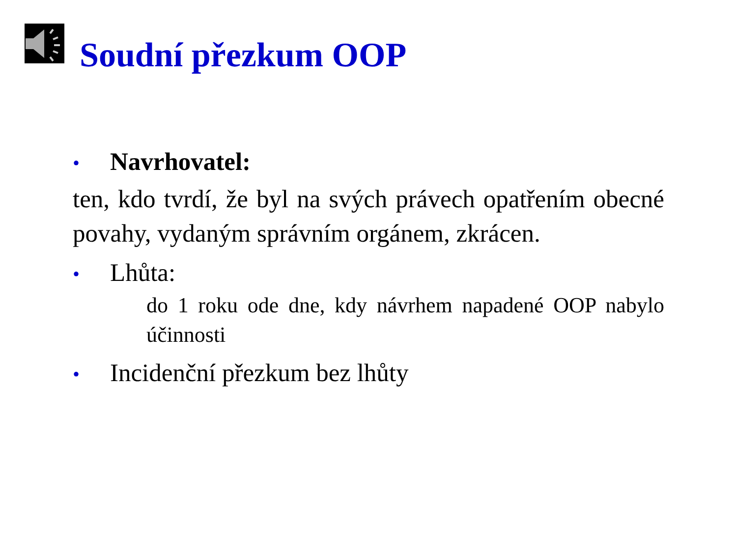Soudní přezkum OOP
• Navrhovatel:
ten, kdo tvrdí, že byl na svých právech opatřením obecné povahy, vydaným správním orgánem, zkrácen.
• Lhůta:
do 1 roku ode dne, kdy návrhem napadené OOP nabylo účinnosti
• Incidenční přezkum bez lhůty